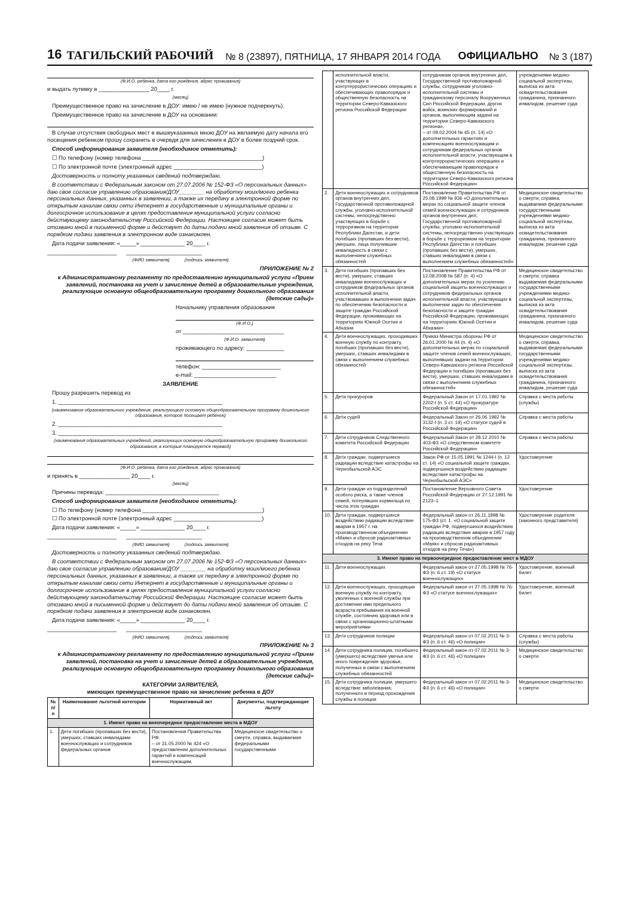16 ТАГИЛЬСКИЙ РАБОЧИЙ № 8 (23897), ПЯТНИЦА, 17 ЯНВАРЯ 2014 ГОДА ОФИЦИАЛЬНО № 3 (187)
(Ф.И.О. ребенка, дата его рождения, адрес проживания)
и выдать путевку в ________________ 20____ г.
(месяц)
Преимущественное право на зачисление в ДОУ: имею / не имею (нужное подчеркнуть).
Преимущественное право на зачисление в ДОУ на основании:
В случае отсутствия свободных мест в вышеуказанных мною ДОУ на желаемую дату начала его посещения ребенком прошу сохранить в очереди для зачисления в ДОУ в более поздний срок.
Способ информирования заявителя (необходимое отметить):
☐ По телефону (номер телефона ______________________________________)
☐ По электронной почте (электронный адрес ____________________________)
Достоверность и полноту указанных сведений подтверждаю.
В соответствии с Федеральным законом от 27.07.2006 № 152-ФЗ «О персональных данных» даю свое согласие управлению образования/ДОУ________ на обработку моих/моего ребенка персональных данных, указанных в заявлении, а также их передачу в электронной форме по открытым каналам связи сети Интернет в государственные и муниципальные органы и долгосрочное использование в целях предоставления муниципальной услуги согласно действующему законодательству Российской Федерации. Настоящее согласие может быть отозвано мной в письменной форме и действует до даты подачи мной заявления об отзыве. С порядком подачи заявления в электронном виде ознакомлен.
Дата подачи заявления: «_____» ______________ 20____ г.
______________________ ________________________
(ФИО заявителя) (подпись заявителя)
ПРИЛОЖЕНИЕ № 2
к Административному регламенту по предоставлению муниципальной услуги «Прием заявлений, постановка на учет и зачисление детей в образовательные учреждения, реализующие основную общеобразовательную программу дошкольного образования (детские сады)»
Начальнику управления образования
(Ф.И.О.)
от ________________________________
(Ф.И.О. заявителя)
проживающего по адресу: ____________
телефон: _________________________
e-mail: __________________________
ЗАЯВЛЕНИЕ
Прошу разрешить перевод из
1. ____________________________________________________
(наименование образовательного учреждения, реализующего основную общеобразовательную программу дошкольного образования, которое посещает ребенок)
2. ____________________________________________________
3. ____________________________________________________
(наименования образовательных учреждений, реализующих основную общеобразовательную программу дошкольного образования, в которые планируется перевод)
(Ф.И.О. ребенка, дата его рождения, адрес проживания)
и принять в ________________ 20____ г.
(месяц)
Причины перевода: ____________________________________
Способ информирования заявителя (необходимое отметить):
☐ По телефону (номер телефона ______________________________________)
☐ По электронной почте (электронный адрес ____________________________)
Дата подачи заявления: «_____» ______________ 20____ г.
______________________ ________________________
(ФИО заявителя) (подпись заявителя)
Достоверность и полноту указанных сведений подтверждаю.
В соответствии с Федеральным законом от 27.07.2006 № 152-ФЗ «О персональных данных» даю свое согласие управлению образования/ДОУ ________ на обработку моих/моего ребенка персональных данных, указанных в заявлении, а также их передачу в электронной форме по открытым каналам связи сети Интернет в государственные и муниципальные органы и долгосрочное использование в целях предоставления муниципальной услуги согласно действующему законодательству Российской Федерации. Настоящее согласие может быть отозвано мной в письменной форме и действует до даты подачи мной заявления об отзыве. С порядком подачи заявления в электронном виде ознакомлен.
Дата подачи заявления: «_____» ______________ 20____ г.
______________________ ________________________
(ФИО заявителя) (подпись заявителя)
ПРИЛОЖЕНИЕ № 3
к Административному регламенту по предоставлению муниципальной услуги «Прием заявлений, постановка на учет и зачисление детей в образовательные учреждения, реализующие основную общеобразовательную программу дошкольного образования (детские сады)»
КАТЕГОРИИ ЗАЯВИТЕЛЕЙ,
имеющих преимущественное право на зачисление ребенка в ДОУ
| № п/п | Наименование льготной категории | Нормативный акт | Документы, подтверждающие льготу |
| --- | --- | --- | --- |
| 1. Имеют право на внеочередное предоставление места в МДОУ | | | |
| 1. | Дети погибших (пропавших без вести), умерших, ставших инвалидами военнослужащих и сотрудников федеральных органов | Постановления Правительства РФ: – от 31.05.2000 № 424 «О предоставлении дополнительных гарантий и компенсаций военнослужащим, | Медицинское свидетельство о смерти, справка, выдаваемая федеральными государственными |
| | исполнительной власти, участвующих в контртеррористических операциях и обеспечивающих правопорядок и общественную безопасность на территории Северо-Кавказского региона Российской Федерации | сотрудникам органов внутренних дел, Государственной противопожарной службы, сотрудникам уголовно-исполнительной системы и гражданскому персоналу Вооруженных Сил Российской Федерации, других войск, воинских формирований и органов, выполняющим задачи на территории Северо-Кавказского региона», – от 09.02.2004 № 65 (п. 14) «О дополнительных гарантиях и компенсациях военнослужащим и сотрудникам федеральных органов исполнительной власти, участвующим в контртеррористических операциях и обеспечивающим правопорядок и общественную безопасность на территории Северо-Кавказского региона Российской Федерации» | учреждениями медико-социальной экспертизы, выписка из акта освидетельствования гражданина, признанного инвалидом, решение суда |
| 2. | Дети военнослужащих и сотрудников органов внутренних дел, Государственной противопожарной службы, уголовно-исполнительной системы, непосредственно участвующих в борьбе с терроризмом на территории Республики Дагестан, и дети погибших (пропавших без вести), умерших, лица получившие инвалидность в связи с выполнением служебных обязанностей | Постановление Правительства РФ от 25.08.1999 № 936 «О дополнительных мерах по социальной защите членов семей военнослужащих и сотрудников органов внутренних дел, Государственной противопожарной службы, уголовно-исполнительной системы, непосредственно участвующих в борьбе с терроризмом на территории Республики Дагестан и погибших (пропавших без вести), умерших, ставших инвалидами в связи с выполнением служебных обязанностей» | Медицинское свидетельство о смерти, справка, выдаваемая федеральными государственными учреждениями медико-социальной экспертизы, выписка из акта освидетельствования гражданина, признанного инвалидом, решение суда |
| 3. | Дети погибших (пропавших без вести), умерших, ставших инвалидами военнослужащих и сотрудников федеральных органов исполнительной власти, участвовавших в выполнении задач по обеспечению безопасности и защите граждан Российской Федерации, проживающих на территориях Южной Осетии и Абхазии | Постановление Правительства РФ от 12.08.2008 № 587 (п. 4) «О дополнительных мерах по усилению социальной защиты военнослужащих и сотрудников федеральных органов исполнительной власти, участвующих в выполнении задач по обеспечению безопасности и защите граждан Российской Федерации, проживающих на территориях Южной Осетии и Абхазии» | Медицинское свидетельство о смерти, справка выдаваемая федеральными государственными учреждениями медико-социальной экспертизы, выписка из акта освидетельствования гражданина, признанного инвалидом, решение суда |
| 4. | Дети военнослужащих, проходивших военную службу по контракту, погибших (пропавших без вести), умерших, ставших инвалидами в связи с выполнением служебных обязанностей | Приказ Министра обороны РФ от 26.01.2000 № 44 (п. 4) «О дополнительных мерах по социальной защите членов семей военнослужащих, выполнявших задачи на территории Северо-Кавказского региона Российской Федерации и погибших (пропавших без вести), умерших, ставших инвалидами в связи с выполнением служебных обязанностей» | Медицинское свидетельство о смерти, справка, выдаваемая федеральными государственными учреждениями медико-социальной экспертизы, выписка из акта освидетельствования гражданина, признанного инвалидом, решение суда |
| 5. | Дети прокуроров | Федеральный Закон от 17.01.1992 № 2202-I (п. 5 ст. 44) «О прокуратуре Российской Федерации» | Справка с места работы (службы) |
| 6. | Дети судей | Федеральный Закон от 26.06.1992 № 3132-I (п. 3 ст. 19) «О статусе судей в Российской Федерации» | Справка с места работы |
| 7. | Дети сотрудников Следственного комитета Российской Федерации | Федеральный Закон от 28.12.2010 № 403-ФЗ «О следственном комитете Российской Федерации» | Справка с места работы |
| 8. | Дети граждан, подвергшиеся радиации вследствие катастрофы на Чернобыльской АЭС | Закон РФ от 15.05.1991 № 1244-I (п. 12 ст. 14) «О социальной защите граждан, подвергшихся воздействию радиации вследствие катастрофы на Чернобыльской АЭС» | Удостоверение |
| 9. | Дети граждан из подразделений особого риска, а также членов семей, потерявших кормильца из числа этих граждан | Постановление Верховного Совета Российской Федерации от 27.12.1991 № 2123–1 | Удостоверение |
| 10. | Дети граждан, подвергшихся воздействию радиации вследствие аварии в 1957 г. на производственном объединении «Маяк» и сбросов радиоактивных отходов на реку Теча | Федеральный закон от 26.11.1998 № 175-ФЗ (ст. 1. «О социальной защите граждан РФ, подвергшихся воздействию радиации вследствие аварии в 1957 году на производственном объединении «Маяк» и сбросов радиоактивных отходов на реку Теча») | Удостоверение родителя (законного представителя) |
| 3. Имеют право на первоочередное предоставление мест в МДОУ | | | |
| 11. | Дети военнослужащих | Федеральный закон от 27.05.1998 № 76-ФЗ (п. 6 ст. 19) «О статусе военнослужащих» | Удостоверение, военный билет |
| 12. | Дети военнослужащих, проходящих военную службу по контракту, уволенных с военной службы при достижении ими предельного возраста пребывания на военной службе, состоянию здоровья или в связи с организационно-штатными мероприятиями | Федеральный закон от 27.05.1998 № 76-ФЗ «О статусе военнослужащих» | Удостоверение, военный билет |
| 13. | Дети сотрудников полиции | Федеральный закон от 07.02.2011 № 3-ФЗ (п. 6 ст. 46) «О полиции» | Справка с места работы (службы) |
| 14. | Дети сотрудника полиции, погибшего (умершего) вследствие увечья или иного повреждения здоровья, полученных в связи с выполнением служебных обязанностей | Федеральный закон от 07.02.2011 № 3-ФЗ (п. 6 ст. 46) «О полиции» | Медицинское свидетельство о смерти |
| 15. | Дети сотрудника полиции, умершего вследствие заболевания, полученного в период прохождения службы в полиции | Федеральный закон от 07.02.2011 № 3-ФЗ (п. 6 ст. 46) «О полиции» | Медицинское свидетельство о смерти |